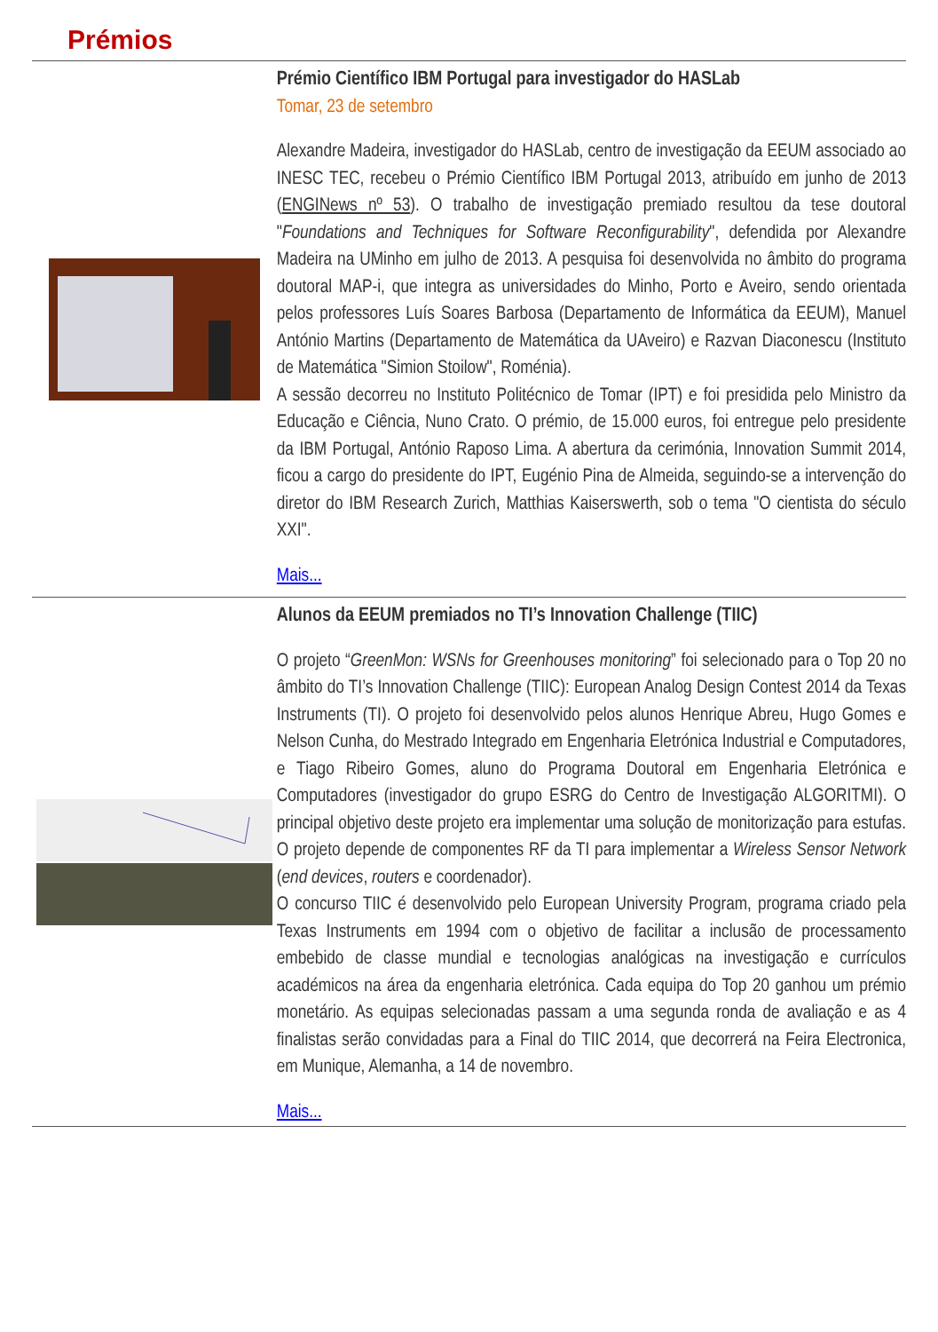Prémios
Prémio Científico IBM Portugal para investigador do HASLab
Tomar, 23 de setembro
Alexandre Madeira, investigador do HASLab, centro de investigação da EEUM associado ao INESC TEC, recebeu o Prémio Científico IBM Portugal 2013, atribuído em junho de 2013 (ENGINews nº 53). O trabalho de investigação premiado resultou da tese doutoral "Foundations and Techniques for Software Reconfigurability", defendida por Alexandre Madeira na UMinho em julho de 2013. A pesquisa foi desenvolvida no âmbito do programa doutoral MAP-i, que integra as universidades do Minho, Porto e Aveiro, sendo orientada pelos professores Luís Soares Barbosa (Departamento de Informática da EEUM), Manuel António Martins (Departamento de Matemática da UAveiro) e Razvan Diaconescu (Instituto de Matemática "Simion Stoilow", Roménia).
A sessão decorreu no Instituto Politécnico de Tomar (IPT) e foi presidida pelo Ministro da Educação e Ciência, Nuno Crato. O prémio, de 15.000 euros, foi entregue pelo presidente da IBM Portugal, António Raposo Lima. A abertura da cerimónia, Innovation Summit 2014, ficou a cargo do presidente do IPT, Eugénio Pina de Almeida, seguindo-se a intervenção do diretor do IBM Research Zurich, Matthias Kaiserswerth, sob o tema "O cientista do século XXI".
Mais...
Alunos da EEUM premiados no TI’s Innovation Challenge (TIIC)
O projeto “GreenMon: WSNs for Greenhouses monitoring” foi selecionado para o Top 20 no âmbito do TI’s Innovation Challenge (TIIC): European Analog Design Contest 2014 da Texas Instruments (TI). O projeto foi desenvolvido pelos alunos Henrique Abreu, Hugo Gomes e Nelson Cunha, do Mestrado Integrado em Engenharia Eletrónica Industrial e Computadores, e Tiago Ribeiro Gomes, aluno do Programa Doutoral em Engenharia Eletrónica e Computadores (investigador do grupo ESRG do Centro de Investigação ALGORITMI). O principal objetivo deste projeto era implementar uma solução de monitorização para estufas. O projeto depende de componentes RF da TI para implementar a Wireless Sensor Network (end devices, routers e coordenador).
O concurso TIIC é desenvolvido pelo European University Program, programa criado pela Texas Instruments em 1994 com o objetivo de facilitar a inclusão de processamento embebido de classe mundial e tecnologias analógicas na investigação e currículos académicos na área da engenharia eletrónica. Cada equipa do Top 20 ganhou um prémio monetário. As equipas selecionadas passam a uma segunda ronda de avaliação e as 4 finalistas serão convidadas para a Final do TIIC 2014, que decorrerá na Feira Electronica, em Munique, Alemanha, a 14 de novembro.
Mais...